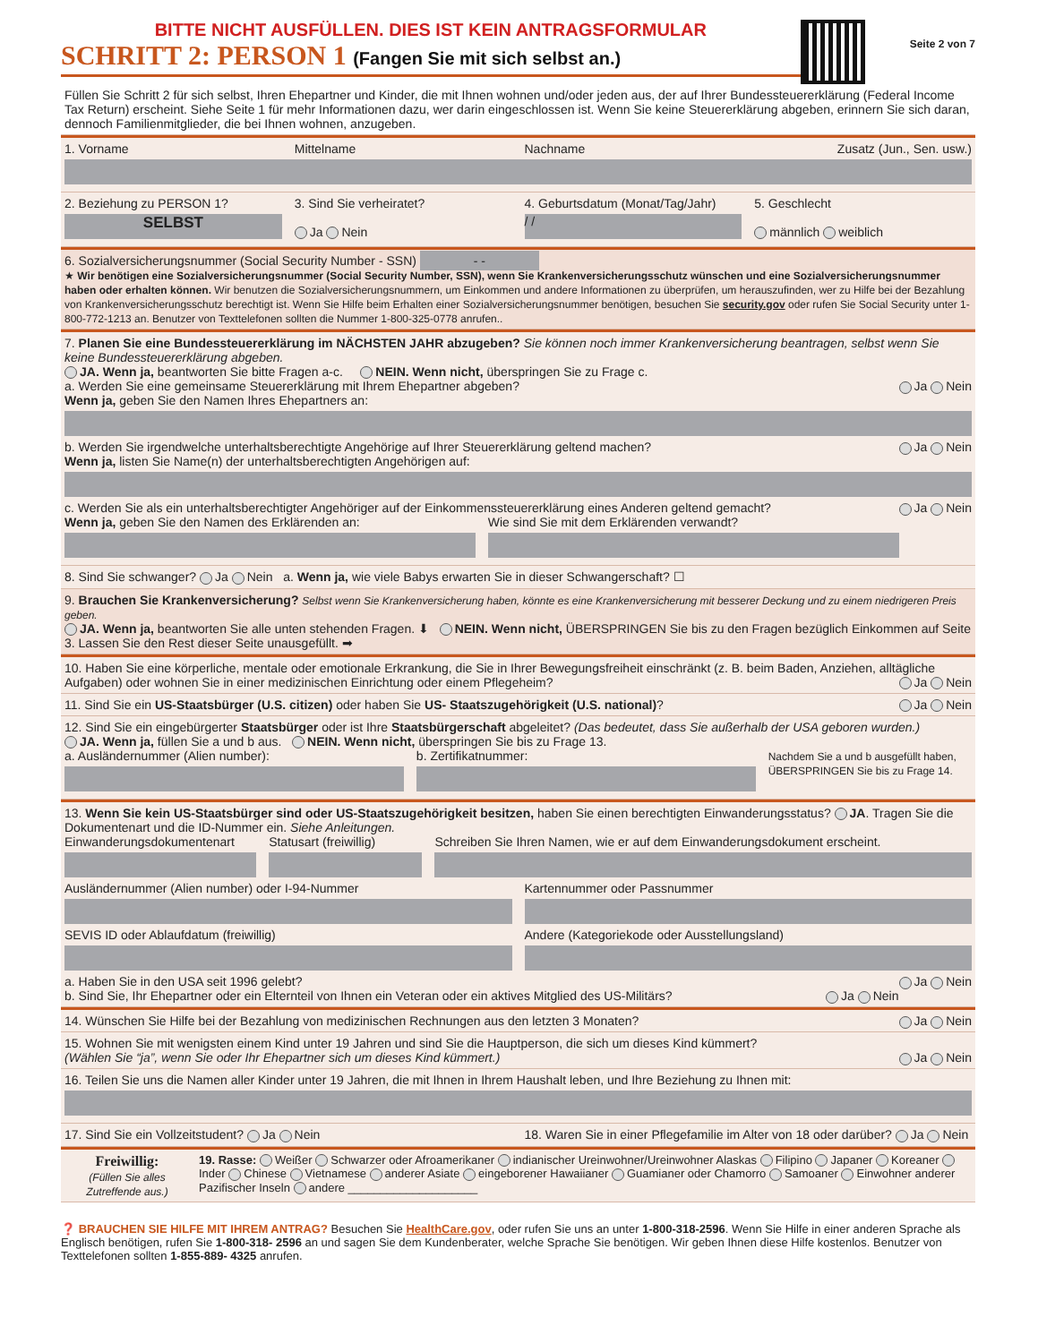BITTE NICHT AUSFÜLLEN. DIES IST KEIN ANTRAGSFORMULAR
SCHRITT 2: PERSON 1 (Fangen Sie mit sich selbst an.)
Seite 2 von 7
Füllen Sie Schritt 2 für sich selbst, Ihren Ehepartner und Kinder, die mit Ihnen wohnen und/oder jeden aus, der auf Ihrer Bundessteuererklärung (Federal Income Tax Return) erscheint. Siehe Seite 1 für mehr Informationen dazu, wer darin eingeschlossen ist. Wenn Sie keine Steuererklärung abgeben, erinnern Sie sich daran, dennoch Familienmitglieder, die bei Ihnen wohnen, anzugeben.
1. Vorname Mittelname Nachname Zusatz (Jun., Sen. usw.)
2. Beziehung zu PERSON 1?
SELBST
3. Sind Sie verheiratet?
Ja Nein
4. Geburtsdatum (Monat/Tag/Jahr)
/ /
5. Geschlecht
männlich weiblich
6. Sozialversicherungsnummer (Social Security Number - SSN) - -
★ Wir benötigen eine Sozialversicherungsnummer (Social Security Number, SSN), wenn Sie Krankenversicherungsschutz wünschen und eine Sozialversicherungsnummer haben oder erhalten können. Wir benutzen die Sozialversicherungsnummern, um Einkommen und andere Informationen zu überprüfen, um herauszufinden, wer zu Hilfe bei der Bezahlung von Krankenversicherungsschutz berechtigt ist. Wenn Sie Hilfe beim Erhalten einer Sozialversicherungsnummer benötigen, besuchen Sie security.gov oder rufen Sie Social Security unter 1-800-772-1213 an. Benutzer von Texttelefonen sollten die Nummer 1-800-325-0778 anrufen..
7. Planen Sie eine Bundessteuererklärung im NÄCHSTEN JAHR abzugeben? Sie können noch immer Krankenversicherung beantragen, selbst wenn Sie keine Bundessteuererklärung abgeben.
JA. Wenn ja, beantworten Sie bitte Fragen a-c. NEIN. Wenn nicht, überspringen Sie zu Frage c.
a. Werden Sie eine gemeinsame Steuererklärung mit Ihrem Ehepartner abgeben? Ja Nein
Wenn ja, geben Sie den Namen Ihres Ehepartners an:
b. Werden Sie irgendwelche unterhaltsberechtigte Angehörige auf Ihrer Steuererklärung geltend machen? Ja Nein
Wenn ja, listen Sie Name(n) der unterhaltsberechtigten Angehörigen auf:
c. Werden Sie als ein unterhaltsberechtigter Angehöriger auf der Einkommenssteuererklärung eines Anderen geltend gemacht? Ja Nein
Wenn ja, geben Sie den Namen des Erklärenden an:
Wie sind Sie mit dem Erklärenden verwandt?
8. Sind Sie schwanger? Ja Nein a. Wenn ja, wie viele Babys erwarten Sie in dieser Schwangerschaft? ☐
9. Brauchen Sie Krankenversicherung? Selbst wenn Sie Krankenversicherung haben, könnte es eine Krankenversicherung mit besserer Deckung und zu einem niedrigeren Preis geben.
JA. Wenn ja, beantworten Sie alle unten stehenden Fragen. ⬇ NEIN. Wenn nicht, ÜBERSPRINGEN Sie bis zu den Fragen bezüglich Einkommen auf Seite 3. Lassen Sie den Rest dieser Seite unausgefüllt. ➡
10. Haben Sie eine körperliche, mentale oder emotionale Erkrankung, die Sie in Ihrer Bewegungsfreiheit einschränkt (z. B. beim Baden, Anziehen, alltägliche Aufgaben) oder wohnen Sie in einer medizinischen Einrichtung oder einem Pflegeheim? Ja Nein
11. Sind Sie ein US-Staatsbürger (U.S. citizen) oder haben Sie US- Staatszugehörigkeit (U.S. national)? Ja Nein
12. Sind Sie ein eingebürgerter Staatsbürger oder ist Ihre Staatsbürgerschaft abgeleitet? (Das bedeutet, dass Sie außerhalb der USA geboren wurden.)
JA. Wenn ja, füllen Sie a und b aus. NEIN. Wenn nicht, überspringen Sie bis zu Frage 13.
a. Ausländernummer (Alien number):
b. Zertifikatnummer:
Nachdem Sie a und b ausgefüllt haben, ÜBERSPRINGEN Sie bis zu Frage 14.
13. Wenn Sie kein US-Staatsbürger sind oder US-Staatszugehörigkeit besitzen, haben Sie einen berechtigten Einwanderungsstatus? JA. Tragen Sie die Dokumentenart und die ID-Nummer ein. Siehe Anleitungen.
Einwanderungsdokumentenart Statusart (freiwillig) Schreiben Sie Ihren Namen, wie er auf dem Einwanderungsdokument erscheint.
Ausländernummer (Alien number) oder I-94-Nummer
Kartennummer oder Passnummer
SEVIS ID oder Ablaufdatum (freiwillig)
Andere (Kategoriekode oder Ausstellungsland)
a. Haben Sie in den USA seit 1996 gelebt? Ja Nein
b. Sind Sie, Ihr Ehepartner oder ein Elternteil von Ihnen ein Veteran oder ein aktives Mitglied des US-Militärs? Ja Nein
14. Wünschen Sie Hilfe bei der Bezahlung von medizinischen Rechnungen aus den letzten 3 Monaten? Ja Nein
15. Wohnen Sie mit wenigsten einem Kind unter 19 Jahren und sind Sie die Hauptperson, die sich um dieses Kind kümmert?
(Wählen Sie “ja”, wenn Sie oder Ihr Ehepartner sich um dieses Kind kümmert.) Ja Nein
16. Teilen Sie uns die Namen aller Kinder unter 19 Jahren, die mit Ihnen in Ihrem Haushalt leben, und Ihre Beziehung zu Ihnen mit:
17. Sind Sie ein Vollzeitstudent? Ja Nein
18. Waren Sie in einer Pflegefamilie im Alter von 18 oder darüber? Ja Nein
Freiwillig:
(Füllen Sie alles Zutreffende aus.)
19. Rasse: Weißer Schwarzer oder Afroamerikaner indianischer Ureinwohner/Ureinwohner Alaskas Filipino Japaner Koreaner Inder Chinese Vietnamese anderer Asiate eingeborener Hawaiianer Guamianer oder Chamorro Samoaner Einwohner anderer Pazifischer Inseln andere ____________________
❓ BRAUCHEN SIE HILFE MIT IHREM ANTRAG? Besuchen Sie HealthCare.gov, oder rufen Sie uns an unter 1-800-318-2596. Wenn Sie Hilfe in einer anderen Sprache als Englisch benötigen, rufen Sie 1-800-318- 2596 an und sagen Sie dem Kundenberater, welche Sprache Sie benötigen. Wir geben Ihnen diese Hilfe kostenlos. Benutzer von Texttelefonen sollten 1-855-889- 4325 anrufen.